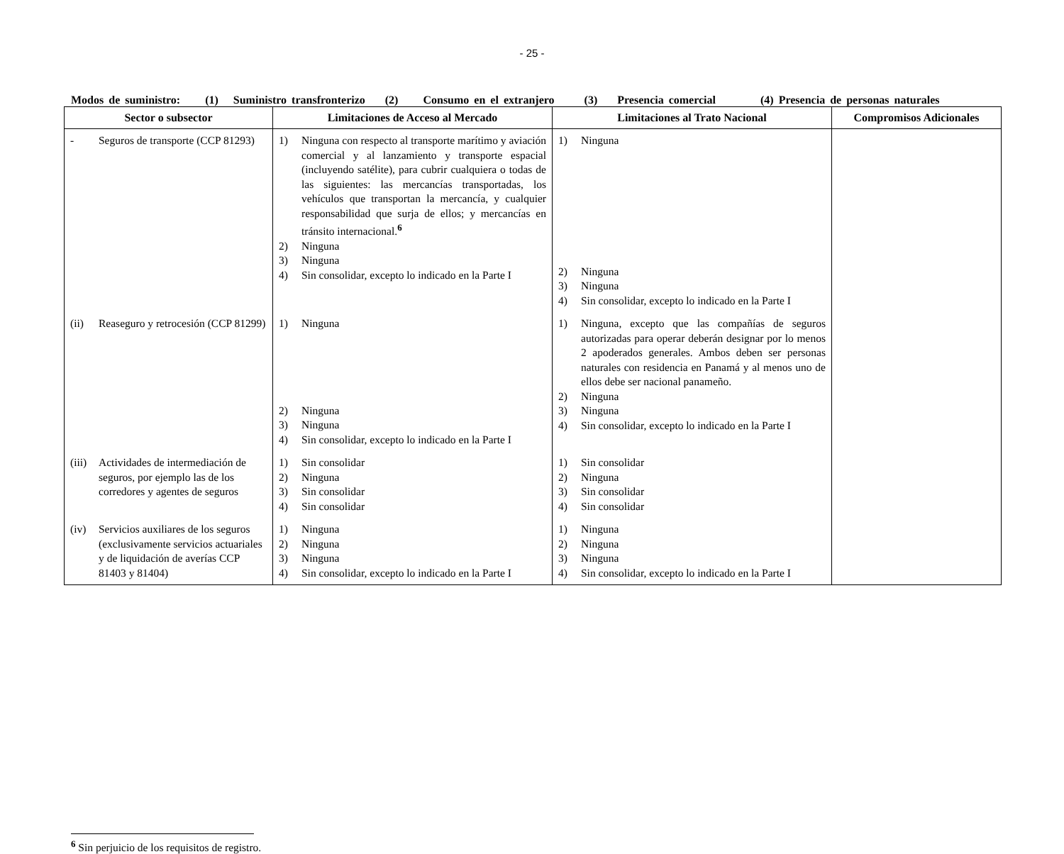- 25 -
Modos de suministro: (1) Suministro transfronterizo (2) Consumo en el extranjero (3) Presencia comercial (4) Presencia de personas naturales
| Sector o subsector | Limitaciones de Acceso al Mercado | Limitaciones al Trato Nacional | Compromisos Adicionales |
| --- | --- | --- | --- |
| - Seguros de transporte (CCP 81293) | 1) Ninguna con respecto al transporte marítimo y aviación comercial y al lanzamiento y transporte espacial (incluyendo satélite), para cubrir cualquiera o todas de las siguientes: las mercancías transportadas, los vehículos que transportan la mercancía, y cualquier responsabilidad que surja de ellos; y mercancías en tránsito internacional.<sup>6</sup> 2) Ninguna 3) Ninguna 4) Sin consolidar, excepto lo indicado en la Parte I | 1) Ninguna 2) Ninguna 3) Ninguna 4) Sin consolidar, excepto lo indicado en la Parte I | |
| (ii) Reaseguro y retrocesión (CCP 81299) | 1) Ninguna 2) Ninguna 3) Ninguna 4) Sin consolidar, excepto lo indicado en la Parte I | 1) Ninguna, excepto que las compañías de seguros autorizadas para operar deberán designar por lo menos 2 apoderados generales. Ambos deben ser personas naturales con residencia en Panamá y al menos uno de ellos debe ser nacional panameño. 2) Ninguna 3) Ninguna 4) Sin consolidar, excepto lo indicado en la Parte I | |
| (iii) Actividades de intermediación de seguros, por ejemplo las de los corredores y agentes de seguros | 1) Sin consolidar 2) Ninguna 3) Sin consolidar 4) Sin consolidar | 1) Sin consolidar 2) Ninguna 3) Sin consolidar 4) Sin consolidar | |
| (iv) Servicios auxiliares de los seguros (exclusivamente servicios actuariales y de liquidación de averías CCP 81403 y 81404) | 1) Ninguna 2) Ninguna 3) Ninguna 4) Sin consolidar, excepto lo indicado en la Parte I | 1) Ninguna 2) Ninguna 3) Ninguna 4) Sin consolidar, excepto lo indicado en la Parte I | |
<sup>6</sup> Sin perjuicio de los requisitos de registro.